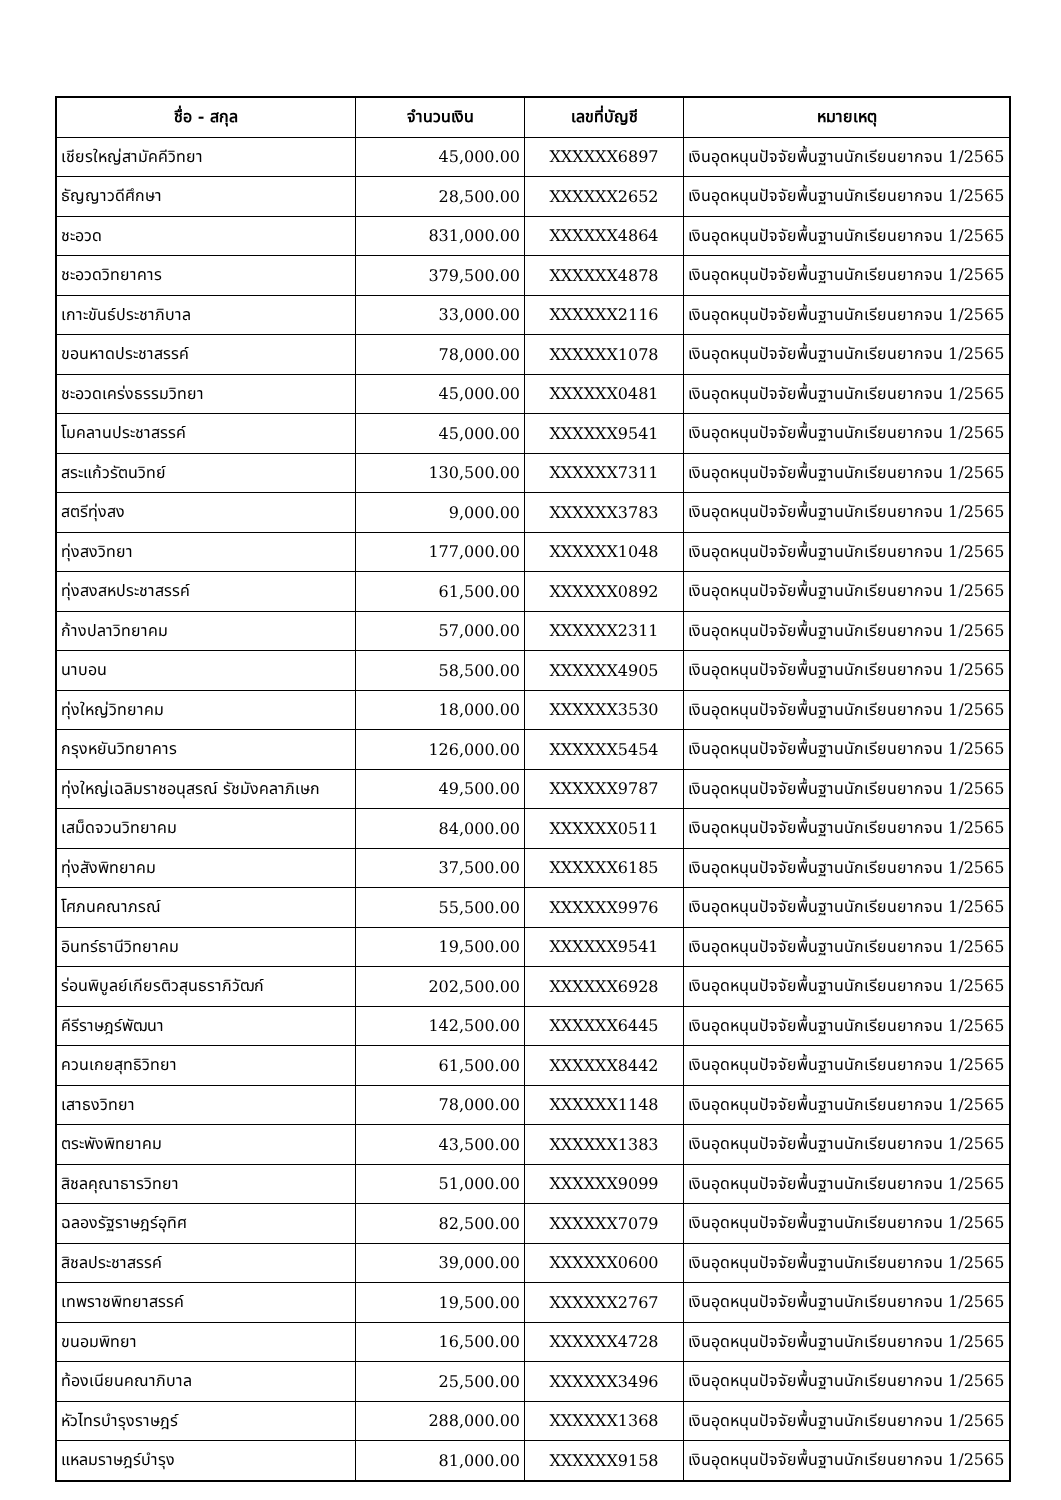| ชื่อ - สกุล | จำนวนเงิน | เลขที่บัญชี | หมายเหตุ |
| --- | --- | --- | --- |
| เชียรใหญ่สามัคคีวิทยา | 45,000.00 | XXXXXX6897 | เงินอุดหนุนปัจจัยพื้นฐานนักเรียนยากจน 1/2565 |
| ธัญญาวดีศึกษา | 28,500.00 | XXXXXX2652 | เงินอุดหนุนปัจจัยพื้นฐานนักเรียนยากจน 1/2565 |
| ชะอวด | 831,000.00 | XXXXXX4864 | เงินอุดหนุนปัจจัยพื้นฐานนักเรียนยากจน 1/2565 |
| ชะอวดวิทยาคาร | 379,500.00 | XXXXXX4878 | เงินอุดหนุนปัจจัยพื้นฐานนักเรียนยากจน 1/2565 |
| เกาะขันธ์ประชาภิบาล | 33,000.00 | XXXXXX2116 | เงินอุดหนุนปัจจัยพื้นฐานนักเรียนยากจน 1/2565 |
| ขอนหาดประชาสรรค์ | 78,000.00 | XXXXXX1078 | เงินอุดหนุนปัจจัยพื้นฐานนักเรียนยากจน 1/2565 |
| ชะอวดเคร่งธรรมวิทยา | 45,000.00 | XXXXXX0481 | เงินอุดหนุนปัจจัยพื้นฐานนักเรียนยากจน 1/2565 |
| โมคลานประชาสรรค์ | 45,000.00 | XXXXXX9541 | เงินอุดหนุนปัจจัยพื้นฐานนักเรียนยากจน 1/2565 |
| สระแก้วรัตนวิทย์ | 130,500.00 | XXXXXX7311 | เงินอุดหนุนปัจจัยพื้นฐานนักเรียนยากจน 1/2565 |
| สตรีทุ่งสง | 9,000.00 | XXXXXX3783 | เงินอุดหนุนปัจจัยพื้นฐานนักเรียนยากจน 1/2565 |
| ทุ่งสงวิทยา | 177,000.00 | XXXXXX1048 | เงินอุดหนุนปัจจัยพื้นฐานนักเรียนยากจน 1/2565 |
| ทุ่งสงสหประชาสรรค์ | 61,500.00 | XXXXXX0892 | เงินอุดหนุนปัจจัยพื้นฐานนักเรียนยากจน 1/2565 |
| ก้างปลาวิทยาคม | 57,000.00 | XXXXXX2311 | เงินอุดหนุนปัจจัยพื้นฐานนักเรียนยากจน 1/2565 |
| นาบอน | 58,500.00 | XXXXXX4905 | เงินอุดหนุนปัจจัยพื้นฐานนักเรียนยากจน 1/2565 |
| ทุ่งใหญ่วิทยาคม | 18,000.00 | XXXXXX3530 | เงินอุดหนุนปัจจัยพื้นฐานนักเรียนยากจน 1/2565 |
| กรุงหยันวิทยาคาร | 126,000.00 | XXXXXX5454 | เงินอุดหนุนปัจจัยพื้นฐานนักเรียนยากจน 1/2565 |
| ทุ่งใหญ่เฉลิมราชอนุสรณ์ รัชมังคลาภิเษก | 49,500.00 | XXXXXX9787 | เงินอุดหนุนปัจจัยพื้นฐานนักเรียนยากจน 1/2565 |
| เสม็ดจวนวิทยาคม | 84,000.00 | XXXXXX0511 | เงินอุดหนุนปัจจัยพื้นฐานนักเรียนยากจน 1/2565 |
| ทุ่งสังพิทยาคม | 37,500.00 | XXXXXX6185 | เงินอุดหนุนปัจจัยพื้นฐานนักเรียนยากจน 1/2565 |
| โศภนคณาภรณ์ | 55,500.00 | XXXXXX9976 | เงินอุดหนุนปัจจัยพื้นฐานนักเรียนยากจน 1/2565 |
| อินทร์ธานีวิทยาคม | 19,500.00 | XXXXXX9541 | เงินอุดหนุนปัจจัยพื้นฐานนักเรียนยากจน 1/2565 |
| ร่อนพิบูลย์เกียรติวสุนธราภิวัฒก์ | 202,500.00 | XXXXXX6928 | เงินอุดหนุนปัจจัยพื้นฐานนักเรียนยากจน 1/2565 |
| คีรีราษฎร์พัฒนา | 142,500.00 | XXXXXX6445 | เงินอุดหนุนปัจจัยพื้นฐานนักเรียนยากจน 1/2565 |
| ควนเกยสุทธิวิทยา | 61,500.00 | XXXXXX8442 | เงินอุดหนุนปัจจัยพื้นฐานนักเรียนยากจน 1/2565 |
| เสาธงวิทยา | 78,000.00 | XXXXXX1148 | เงินอุดหนุนปัจจัยพื้นฐานนักเรียนยากจน 1/2565 |
| ตระพังพิทยาคม | 43,500.00 | XXXXXX1383 | เงินอุดหนุนปัจจัยพื้นฐานนักเรียนยากจน 1/2565 |
| สิชลคุณาธารวิทยา | 51,000.00 | XXXXXX9099 | เงินอุดหนุนปัจจัยพื้นฐานนักเรียนยากจน 1/2565 |
| ฉลองรัฐราษฎร์อุทิศ | 82,500.00 | XXXXXX7079 | เงินอุดหนุนปัจจัยพื้นฐานนักเรียนยากจน 1/2565 |
| สิชลประชาสรรค์ | 39,000.00 | XXXXXX0600 | เงินอุดหนุนปัจจัยพื้นฐานนักเรียนยากจน 1/2565 |
| เทพราชพิทยาสรรค์ | 19,500.00 | XXXXXX2767 | เงินอุดหนุนปัจจัยพื้นฐานนักเรียนยากจน 1/2565 |
| ขนอมพิทยา | 16,500.00 | XXXXXX4728 | เงินอุดหนุนปัจจัยพื้นฐานนักเรียนยากจน 1/2565 |
| ท้องเนียนคณาภิบาล | 25,500.00 | XXXXXX3496 | เงินอุดหนุนปัจจัยพื้นฐานนักเรียนยากจน 1/2565 |
| หัวไทรบำรุงราษฎร์ | 288,000.00 | XXXXXX1368 | เงินอุดหนุนปัจจัยพื้นฐานนักเรียนยากจน 1/2565 |
| แหลมราษฎร์บำรุง | 81,000.00 | XXXXXX9158 | เงินอุดหนุนปัจจัยพื้นฐานนักเรียนยากจน 1/2565 |